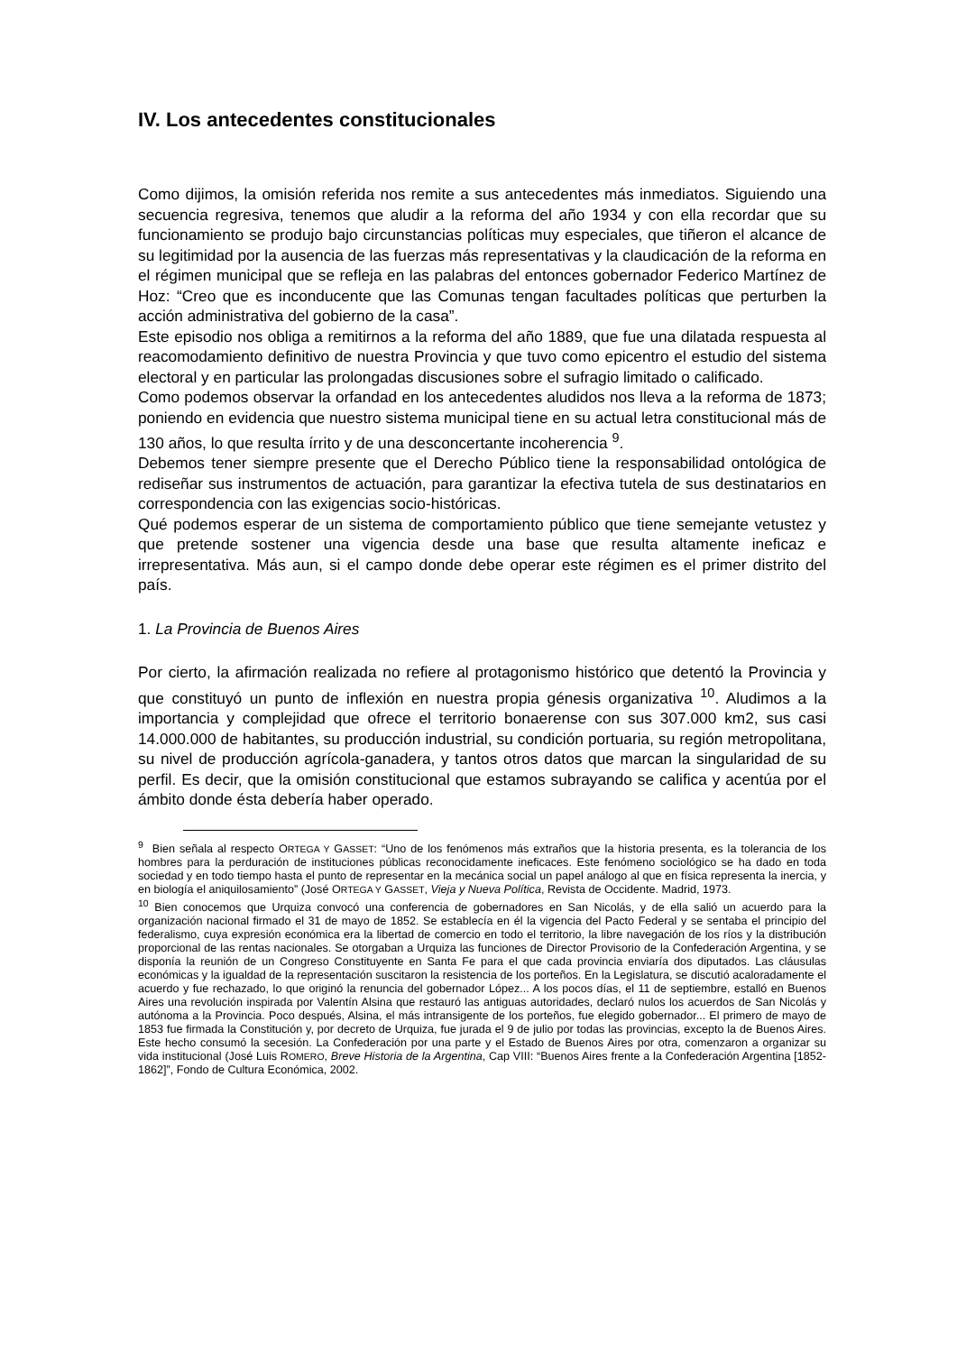IV. Los antecedentes constitucionales
Como dijimos, la omisión referida nos remite a sus antecedentes más inmediatos. Siguiendo una secuencia regresiva, tenemos que aludir a la reforma del año 1934 y con ella recordar que su funcionamiento se produjo bajo circunstancias políticas muy especiales, que tiñeron el alcance de su legitimidad por la ausencia de las fuerzas más representativas y la claudicación de la reforma en el régimen municipal que se refleja en las palabras del entonces gobernador Federico Martínez de Hoz: “Creo que es inconducente que las Comunas tengan facultades políticas que perturben la acción administrativa del gobierno de la casa”.
Este episodio nos obliga a remitirnos a la reforma del año 1889, que fue una dilatada respuesta al reacomodamiento definitivo de nuestra Provincia y que tuvo como epicentro el estudio del sistema electoral y en particular las prolongadas discusiones sobre el sufragio limitado o calificado.
Como podemos observar la orfandad en los antecedentes aludidos nos lleva a la reforma de 1873; poniendo en evidencia que nuestro sistema municipal tiene en su actual letra constitucional más de 130 años, lo que resulta írrito y de una desconcertante incoherencia <sup>9</sup>.
Debemos tener siempre presente que el Derecho Público tiene la responsabilidad ontológica de rediseñar sus instrumentos de actuación, para garantizar la efectiva tutela de sus destinatarios en correspondencia con las exigencias socio-históricas.
Qué podemos esperar de un sistema de comportamiento público que tiene semejante vetustez y que pretende sostener una vigencia desde una base que resulta altamente ineficaz e irrepresentativa. Más aun, si el campo donde debe operar este régimen es el primer distrito del país.
1. La Provincia de Buenos Aires
Por cierto, la afirmación realizada no refiere al protagonismo histórico que detentó la Provincia y que constituyó un punto de inflexión en nuestra propia génesis organizativa <sup>10</sup>. Aludimos a la importancia y complejidad que ofrece el territorio bonaerense con sus 307.000 km2, sus casi 14.000.000 de habitantes, su producción industrial, su condición portuaria, su región metropolitana, su nivel de producción agrícola-ganadera, y tantos otros datos que marcan la singularidad de su perfil. Es decir, que la omisión constitucional que estamos subrayando se califica y acentúa por el ámbito donde ésta debería haber operado.
<sup>9</sup> Bien señala al respecto ORTEGA Y GASSET: “Uno de los fenómenos más extraños que la historia presenta, es la tolerancia de los hombres para la perduración de instituciones públicas reconocidamente ineficaces. Este fenómeno sociológico se ha dado en toda sociedad y en todo tiempo hasta el punto de representar en la mecánica social un papel análogo al que en física representa la inercia, y en biología el aniquilosamiento” (José ORTEGA Y GASSET, Vieja y Nueva Política, Revista de Occidente. Madrid, 1973.
<sup>10</sup> Bien conocemos que Urquiza convocó una conferencia de gobernadores en San Nicolás, y de ella salió un acuerdo para la organización nacional firmado el 31 de mayo de 1852. Se establecía en él la vigencia del Pacto Federal y se sentaba el principio del federalismo, cuya expresión económica era la libertad de comercio en todo el territorio, la libre navegación de los ríos y la distribución proporcional de las rentas nacionales. Se otorgaban a Urquiza las funciones de Director Provisorio de la Confederación Argentina, y se disponía la reunión de un Congreso Constituyente en Santa Fe para el que cada provincia enviaría dos diputados. Las cláusulas económicas y la igualdad de la representación suscitaron la resistencia de los porteños. En la Legislatura, se discutió acaloradamente el acuerdo y fue rechazado, lo que originó la renuncia del gobernador López... A los pocos días, el 11 de septiembre, estalló en Buenos Aires una revolución inspirada por Valentín Alsina que restauró las antiguas autoridades, declaró nulos los acuerdos de San Nicolás y autónoma a la Provincia. Poco después, Alsina, el más intransigente de los porteños, fue elegido gobernador... El primero de mayo de 1853 fue firmada la Constitución y, por decreto de Urquiza, fue jurada el 9 de julio por todas las provincias, excepto la de Buenos Aires. Este hecho consumó la secesión. La Confederación por una parte y el Estado de Buenos Aires por otra, comenzaron a organizar su vida institucional (José Luis ROMERO, Breve Historia de la Argentina, Cap VIII: “Buenos Aires frente a la Confederación Argentina [1852-1862]”, Fondo de Cultura Económica, 2002.